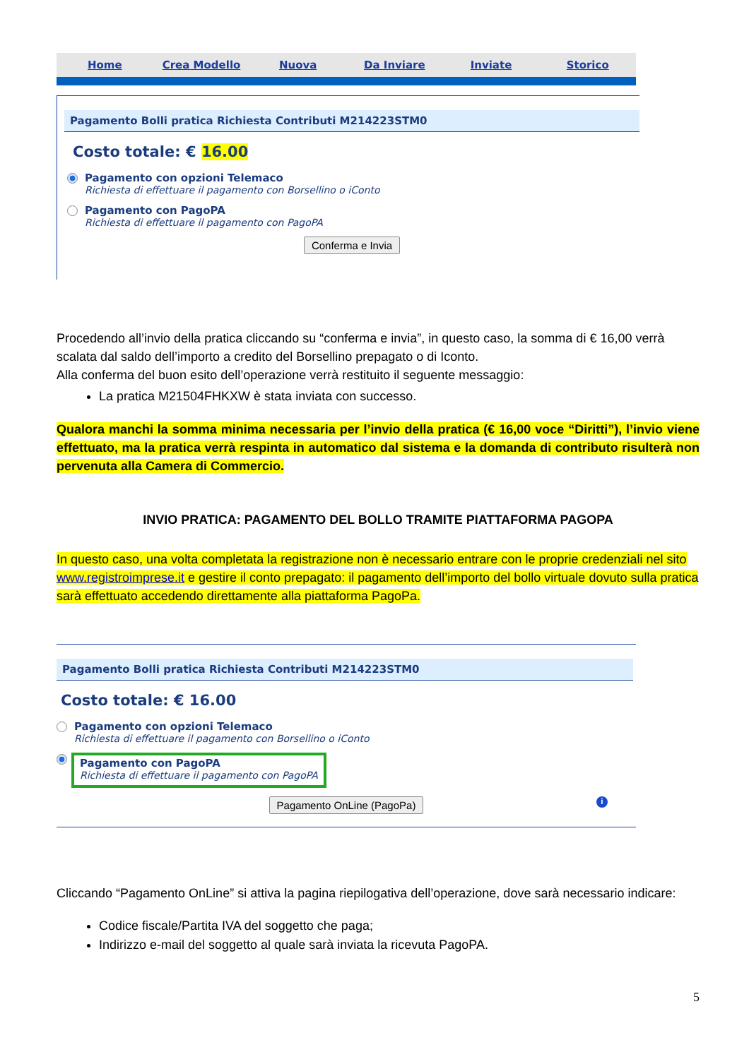Home Crea Modello Nuova Da Inviare Inviate Storico
Pagamento Bolli pratica Richiesta Contributi M214223STM0
Costo totale: € 16.00
Pagamento con opzioni Telemaco
Richiesta di effettuare il pagamento con Borsellino o iConto
Pagamento con PagoPA
Richiesta di effettuare il pagamento con PagoPA
Conferma e Invia
Procedendo all’invio della pratica cliccando su “conferma e invia”, in questo caso, la somma di € 16,00 verrà scalata dal saldo dell’importo a credito del Borsellino prepagato o di Iconto.
Alla conferma del buon esito dell’operazione verrà restituito il seguente messaggio:
La pratica M21504FHKXW è stata inviata con successo.
Qualora manchi la somma minima necessaria per l’invio della pratica (€ 16,00 voce “Diritti”), l’invio viene effettuato, ma la pratica verrà respinta in automatico dal sistema e la domanda di contributo risulterà non pervenuta alla Camera di Commercio.
INVIO PRATICA: PAGAMENTO DEL BOLLO TRAMITE PIATTAFORMA PAGOPA
In questo caso, una volta completata la registrazione non è necessario entrare con le proprie credenziali nel sito www.registroimprese.it e gestire il conto prepagato: il pagamento dell’importo del bollo virtuale dovuto sulla pratica sarà effettuato accedendo direttamente alla piattaforma PagoPa.
Pagamento Bolli pratica Richiesta Contributi M214223STM0
Costo totale: € 16.00
Pagamento con opzioni Telemaco
Richiesta di effettuare il pagamento con Borsellino o iConto
Pagamento con PagoPA
Richiesta di effettuare il pagamento con PagoPA
Pagamento OnLine (PagoPa) i
Cliccando “Pagamento OnLine” si attiva la pagina riepilogativa dell’operazione, dove sarà necessario indicare:
Codice fiscale/Partita IVA del soggetto che paga;
Indirizzo e-mail del soggetto al quale sarà inviata la ricevuta PagoPA.
5